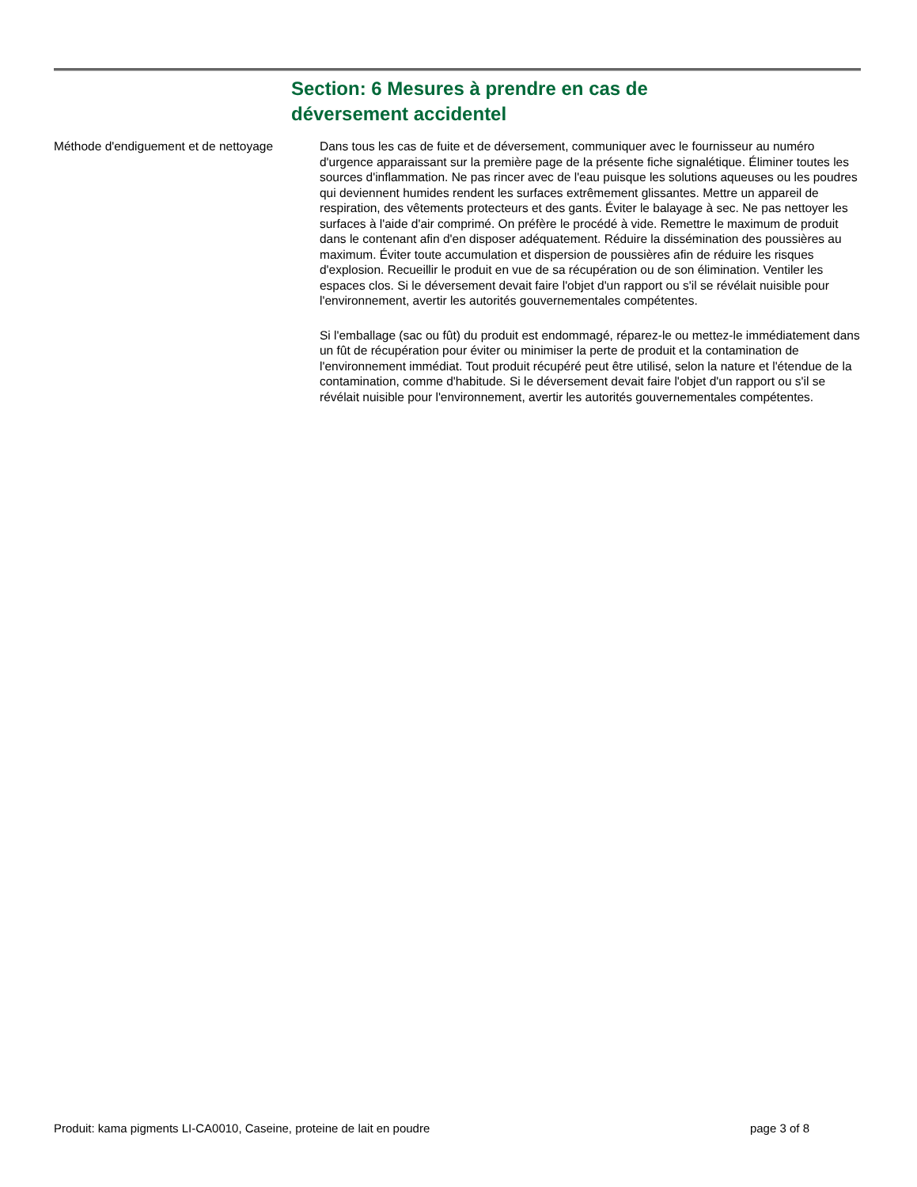Section: 6 Mesures à prendre en cas de déversement accidentel
Méthode d'endiguement et de nettoyage
Dans tous les cas de fuite et de déversement, communiquer avec le fournisseur au numéro d'urgence apparaissant sur la première page de la présente fiche signalétique. Éliminer toutes les sources d'inflammation. Ne pas rincer avec de l'eau puisque les solutions aqueuses ou les poudres qui deviennent humides rendent les surfaces extrêmement glissantes. Mettre un appareil de respiration, des vêtements protecteurs et des gants. Éviter le balayage à sec. Ne pas nettoyer les surfaces à l'aide d'air comprimé. On préfère le procédé à vide. Remettre le maximum de produit dans le contenant afin d'en disposer adéquatement. Réduire la dissémination des poussières au maximum. Éviter toute accumulation et dispersion de poussières afin de réduire les risques d'explosion. Recueillir le produit en vue de sa récupération ou de son élimination. Ventiler les espaces clos. Si le déversement devait faire l'objet d'un rapport ou s'il se révélait nuisible pour l'environnement, avertir les autorités gouvernementales compétentes.
Si l'emballage (sac ou fût) du produit est endommagé, réparez-le ou mettez-le immédiatement dans un fût de récupération pour éviter ou minimiser la perte de produit et la contamination de l'environnement immédiat. Tout produit récupéré peut être utilisé, selon la nature et l'étendue de la contamination, comme d'habitude. Si le déversement devait faire l'objet d'un rapport ou s'il se révélait nuisible pour l'environnement, avertir les autorités gouvernementales compétentes.
Produit: kama pigments LI-CA0010, Caseine, proteine de lait en poudre page 3 of 8